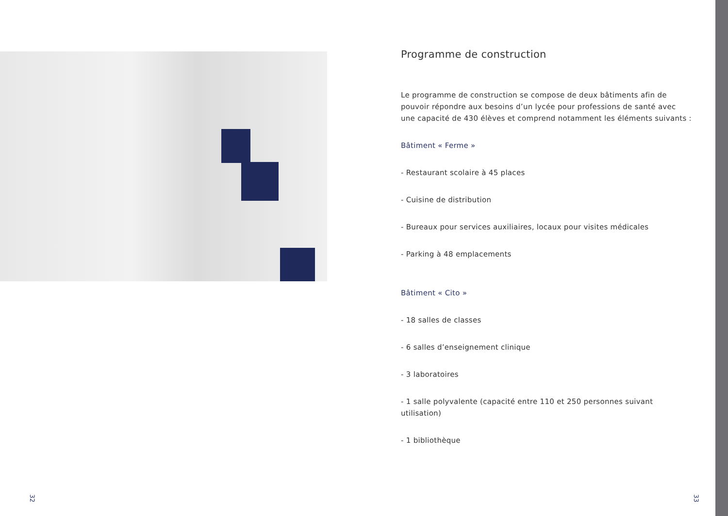Programme de construction
Le programme de construction se compose de deux bâtiments afin de pouvoir répondre aux besoins d’un lycée pour professions de santé avec une capacité de 430 élèves et comprend notamment les éléments suivants :
Bâtiment « Ferme »
- Restaurant scolaire à 45 places
- Cuisine de distribution
- Bureaux pour services auxiliaires, locaux pour visites médicales
- Parking à 48 emplacements
Bâtiment « Cito »
- 18 salles de classes
- 6 salles d’enseignement clinique
- 3 laboratoires
- 1 salle polyvalente (capacité entre 110 et 250 personnes suivant utilisation)
- 1 bibliothèque
32 33